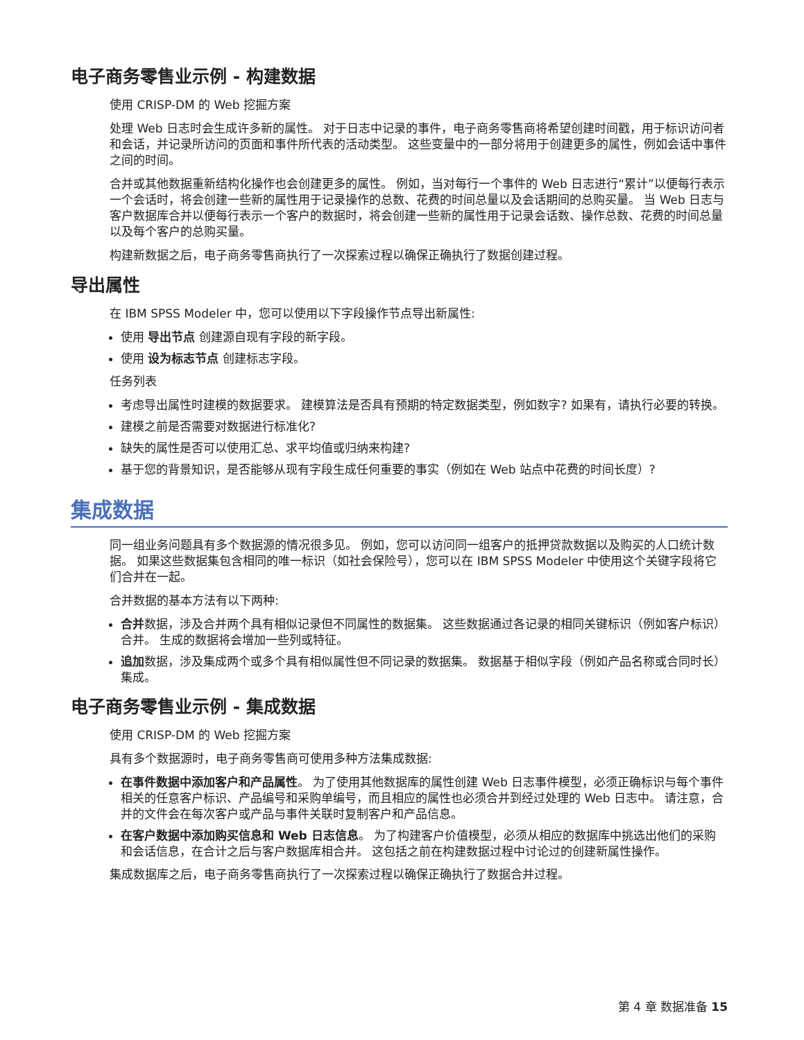电子商务零售业示例 - 构建数据
使用 CRISP-DM 的 Web 挖掘方案
处理 Web 日志时会生成许多新的属性。 对于日志中记录的事件，电子商务零售商将希望创建时间戳，用于标识访问者和会话，并记录所访问的页面和事件所代表的活动类型。 这些变量中的一部分将用于创建更多的属性，例如会话中事件之间的时间。
合并或其他数据重新结构化操作也会创建更多的属性。 例如，当对每行一个事件的 Web 日志进行“累计”以便每行表示一个会话时，将会创建一些新的属性用于记录操作的总数、花费的时间总量以及会话期间的总购买量。 当 Web 日志与客户数据库合并以便每行表示一个客户的数据时，将会创建一些新的属性用于记录会话数、操作总数、花费的时间总量以及每个客户的总购买量。
构建新数据之后，电子商务零售商执行了一次探索过程以确保正确执行了数据创建过程。
导出属性
在 IBM SPSS Modeler 中，您可以使用以下字段操作节点导出新属性:
使用 导出节点 创建源自现有字段的新字段。
使用 设为标志节点 创建标志字段。
任务列表
考虑导出属性时建模的数据要求。 建模算法是否具有预期的特定数据类型，例如数字? 如果有，请执行必要的转换。
建模之前是否需要对数据进行标准化?
缺失的属性是否可以使用汇总、求平均值或归纳来构建?
基于您的背景知识，是否能够从现有字段生成任何重要的事实（例如在 Web 站点中花费的时间长度）?
集成数据
同一组业务问题具有多个数据源的情况很多见。 例如，您可以访问同一组客户的抵押贷款数据以及购买的人口统计数据。 如果这些数据集包含相同的唯一标识（如社会保险号），您可以在 IBM SPSS Modeler 中使用这个关键字段将它们合并在一起。
合并数据的基本方法有以下两种:
合并数据，涉及合并两个具有相似记录但不同属性的数据集。 这些数据通过各记录的相同关键标识（例如客户标识）合并。 生成的数据将会增加一些列或特征。
追加数据，涉及集成两个或多个具有相似属性但不同记录的数据集。 数据基于相似字段（例如产品名称或合同时长）集成。
电子商务零售业示例 - 集成数据
使用 CRISP-DM 的 Web 挖掘方案
具有多个数据源时，电子商务零售商可使用多种方法集成数据:
在事件数据中添加客户和产品属性。 为了使用其他数据库的属性创建 Web 日志事件模型，必须正确标识与每个事件相关的任意客户标识、产品编号和采购单编号，而且相应的属性也必须合并到经过处理的 Web 日志中。 请注意，合并的文件会在每次客户或产品与事件关联时复制客户和产品信息。
在客户数据中添加购买信息和 Web 日志信息。 为了构建客户价值模型，必须从相应的数据库中挑选出他们的采购和会话信息，在合计之后与客户数据库相合并。 这包括之前在构建数据过程中讨论过的创建新属性操作。
集成数据库之后，电子商务零售商执行了一次探索过程以确保正确执行了数据合并过程。
第 4 章 数据准备 15